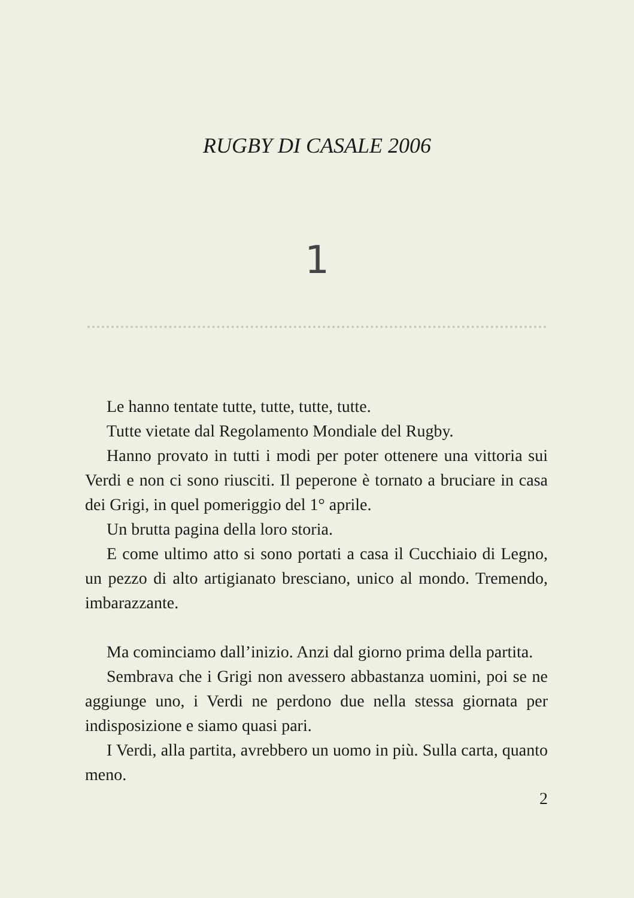RUGBY DI CASALE 2006
1
Le hanno tentate tutte, tutte, tutte, tutte.
Tutte vietate dal Regolamento Mondiale del Rugby.
Hanno provato in tutti i modi per poter ottenere una vittoria sui Verdi e non ci sono riusciti. Il peperone è tornato a bruciare in casa dei Grigi, in quel pomeriggio del 1° aprile.
Un brutta pagina della loro storia.
E come ultimo atto si sono portati a casa il Cucchiaio di Legno, un pezzo di alto artigianato bresciano, unico al mondo. Tremendo, imbarazzante.
Ma cominciamo dall’inizio. Anzi dal giorno prima della partita.
Sembrava che i Grigi non avessero abbastanza uomini, poi se ne aggiunge uno, i Verdi ne perdono due nella stessa giornata per indisposizione e siamo quasi pari.
I Verdi, alla partita, avrebbero un uomo in più. Sulla carta, quanto meno.
2